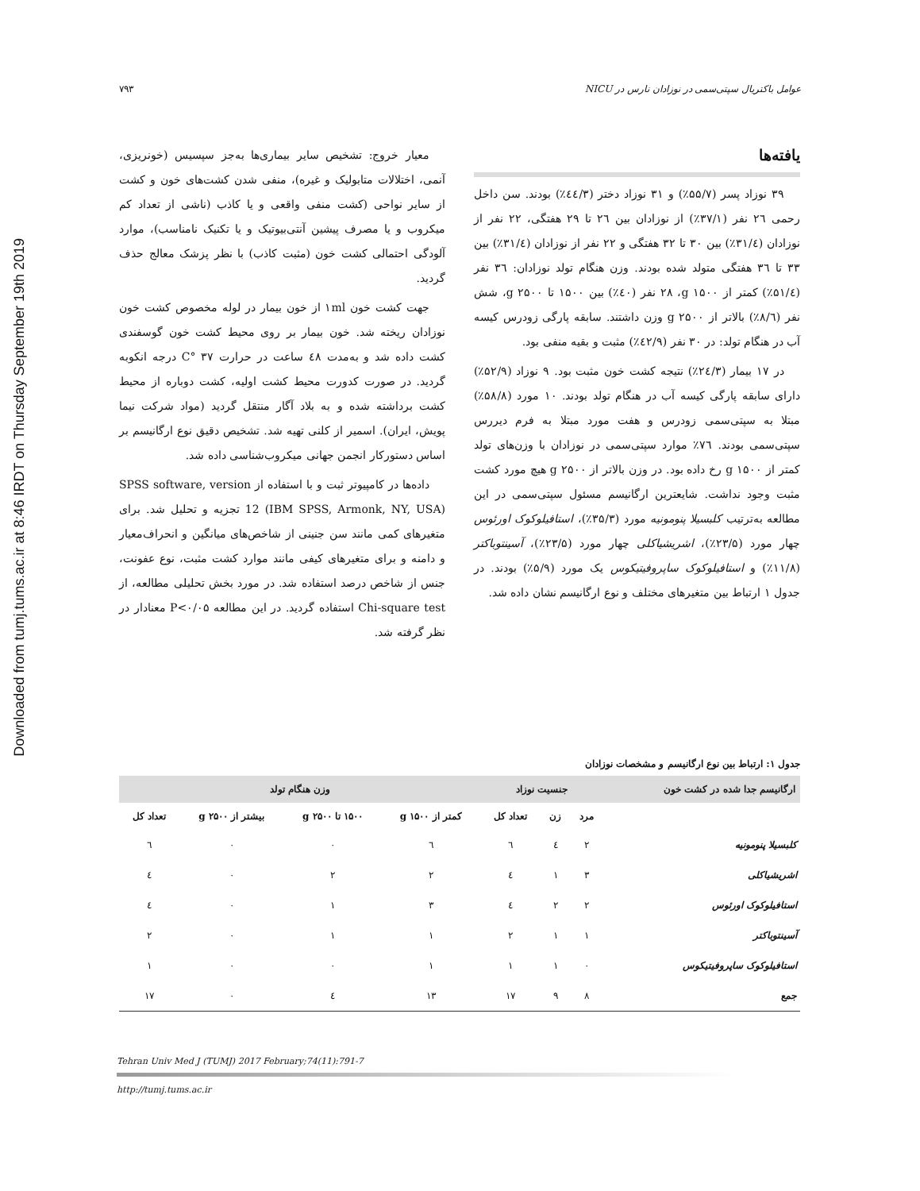Downloaded from tumj.tums.ac.ir at 8:46 IRDT on Thursday September 19th 2019
۷۹۳ عوامل باکتریال سپتی‌سمی در نوزادان نارس در NICU
معیار خروج: تشخیص سایر بیماری‌ها به‌جز سپسیس (خونریزی، آنمی، اختلالات متابولیک و غیره)، منفی شدن کشت‌های خون و کشت از سایر نواحی (کشت منفی واقعی و یا کاذب (ناشی از تعداد کم میکروب و یا مصرف پیشین آنتی‌بیوتیک و یا تکنیک نامناسب)، موارد آلودگی احتمالی کشت خون (مثبت کاذب) با نظر پزشک معالج حذف گردید.
جهت کشت خون ۱ml از خون بیمار در لوله مخصوص کشت خون نوزادان ریخته شد. خون بیمار بر روی محیط کشت خون گوسفندی کشت داده شد و به‌مدت ٤٨ ساعت در حرارت ٣٧ °C درجه انکوبه گردید. در صورت کدورت محیط کشت اولیه، کشت دوباره از محیط کشت برداشته شده و به بلاد آگار منتقل گردید (مواد شرکت نیما پویش، ایران). اسمیر از کلنی تهیه شد. تشخیص دقیق نوع ارگانیسم بر اساس دستورکار انجمن جهانی میکروب‌شناسی داده شد.
داده‌ها در کامپیوتر ثبت و با استفاده از SPSS software, version 12 (IBM SPSS, Armonk, NY, USA) تجزیه و تحلیل شد. برای متغیرهای کمی مانند سن جنینی از شاخص‌های میانگین و انحراف‌معیار و دامنه و برای متغیرهای کیفی مانند موارد کشت مثبت، نوع عفونت، جنس از شاخص درصد استفاده شد. در مورد بخش تحلیلی مطالعه، از Chi-square test استفاده گردید. در این مطالعه P<۰/۰۵ معنادار در نظر گرفته شد.
یافته‌ها
۳۹ نوزاد پسر (۵۵/۷٪) و ۳۱ نوزاد دختر (٤٤/۳٪) بودند. سن داخل رحمی ٢٦ نفر (۳۷/۱٪) از نوزادان بین ٢٦ تا ٢٩ هفتگی، ٢٢ نفر از نوزادان (۳۱/٤٪) بین ۳۰ تا ۳۲ هفتگی و ٢٢ نفر از نوزادان (۳۱/٤٪) بین ۳۳ تا ۳٦ هفتگی متولد شده بودند. وزن هنگام تولد نوزادان: ۳٦ نفر (۵۱/٤٪) کمتر از ۱۵۰۰ g، ٢٨ نفر (٤۰٪) بین ۱۵۰۰ تا ٢۵۰۰ g، شش نفر (٨/٦٪) بالاتر از ٢۵۰۰ g وزن داشتند. سابقه پارگی زودرس کیسه آب در هنگام تولد: در ۳۰ نفر (٤٢/٩٪) مثبت و بقیه منفی بود.
در ١٧ بیمار (٢٤/۳٪) نتیجه کشت خون مثبت بود. ٩ نوزاد (۵٢/٩٪) دارای سابقه پارگی کیسه آب در هنگام تولد بودند. ١۰ مورد (۵٨/٨٪) مبتلا به سپتی‌سمی زودرس و هفت مورد مبتلا به فرم دیررس سپتی‌سمی بودند. ٧٦٪ موارد سپتی‌سمی در نوزادان با وزن‌های تولد کمتر از ۱۵۰۰ g رخ داده بود. در وزن بالاتر از ٢۵۰۰ g هیچ مورد کشت مثبت وجود نداشت. شایعترین ارگانیسم مسئول سپتی‌سمی در این مطالعه به‌ترتیب کلبسیلا پنومونیه مورد (۳۵/۳٪)، استافیلوکوک اورئوس چهار مورد (٢۳/۵٪)، اشریشیاکلی چهار مورد (٢۳/۵٪)، آسینتوباکتر (١١/٨٪) و استافیلوکوک ساپروفیتیکوس یک مورد (۵/٩٪) بودند. در جدول ١ ارتباط بین متغیرهای مختلف و نوع ارگانیسم نشان داده شد.
جدول ١: ارتباط بین نوع ارگانیسم و مشخصات نوزادان
| ارگانیسم جدا شده در کشت خون | جنسیت نوزاد | | | وزن هنگام تولد | | | |
| --- | --- | --- | --- | --- | --- | --- | --- |
| | مرد | زن | تعداد کل | کمتر از ۱۵۰۰ g | ۱۵۰۰ تا ٢۵۰۰ g | بیشتر از ٢۵۰۰ g | تعداد کل |
| کلبسیلا پنومونیه | ٢ | ٤ | ٦ | ٦ | ۰ | ۰ | ٦ |
| اشریشیاکلی | ۳ | ١ | ٤ | ٢ | ٢ | ۰ | ٤ |
| استافیلوکوک اورئوس | ٢ | ٢ | ٤ | ۳ | ١ | ۰ | ٤ |
| آسینتوباکتر | ١ | ١ | ٢ | ١ | ١ | ۰ | ٢ |
| استافیلوکوک ساپروفیتیکوس | ۰ | ١ | ١ | ١ | ۰ | ۰ | ١ |
| جمع | ٨ | ٩ | ١٧ | ١۳ | ٤ | ۰ | ١٧ |
Tehran Univ Med J (TUMJ) 2017 February;74(11):791-7
http://tumj.tums.ac.ir